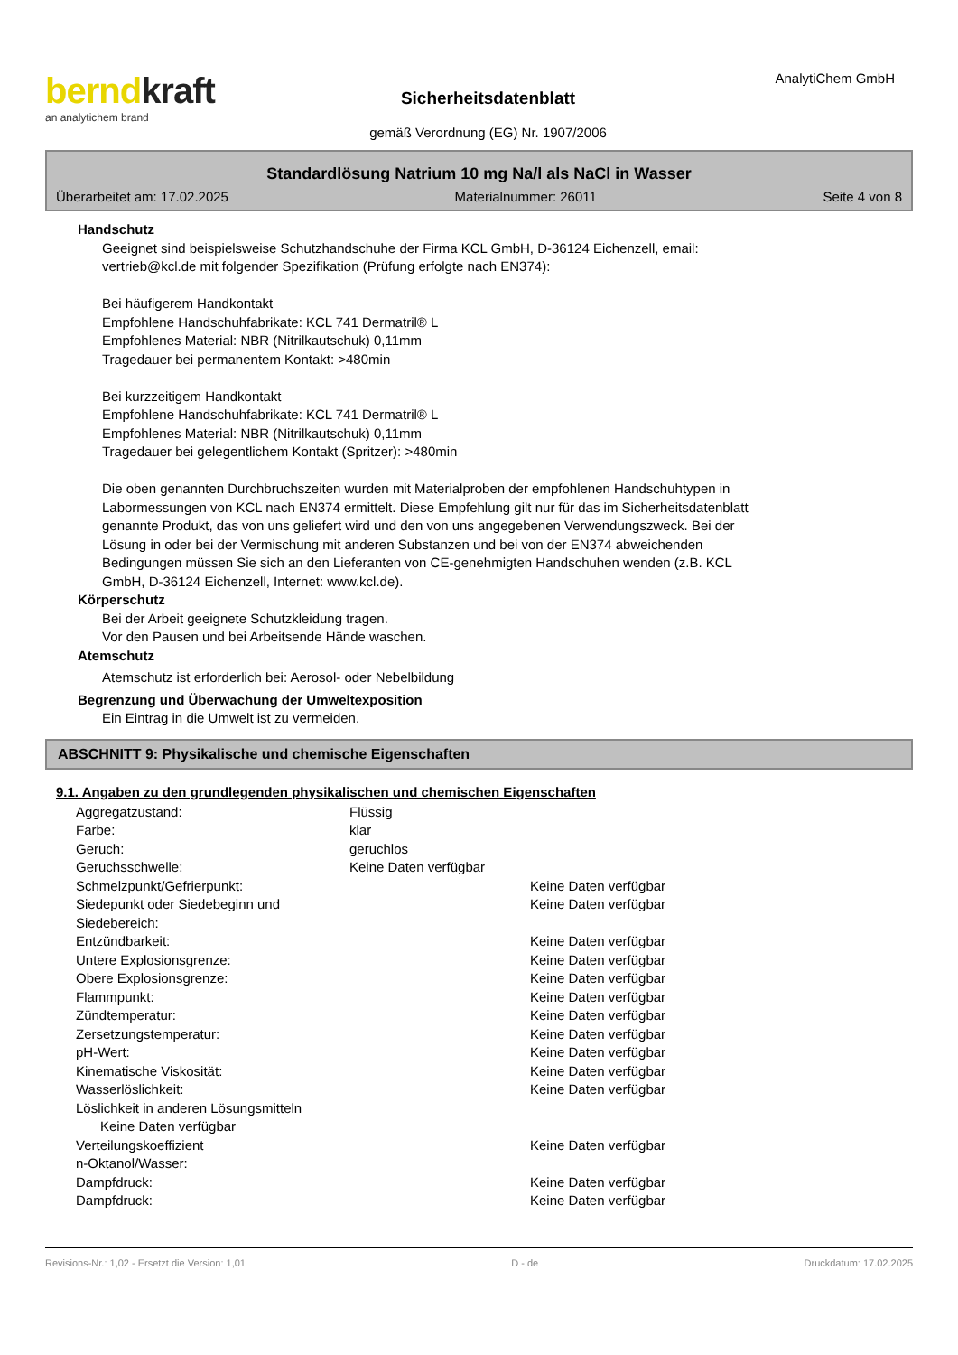berndkraft
an analytichem brand
Sicherheitsdatenblatt
gemäß Verordnung (EG) Nr. 1907/2006
AnalytiChem GmbH
Standardlösung Natrium 10 mg Na/l als NaCl in Wasser
Überarbeitet am: 17.02.2025 Materialnummer: 26011 Seite 4 von 8
Handschutz
Geeignet sind beispielsweise Schutzhandschuhe der Firma KCL GmbH, D-36124 Eichenzell, email:
vertrieb@kcl.de mit folgender Spezifikation (Prüfung erfolgte nach EN374):
Bei häufigerem Handkontakt
Empfohlene Handschuhfabrikate: KCL 741 Dermatril® L
Empfohlenes Material: NBR (Nitrilkautschuk) 0,11mm
Tragedauer bei permanentem Kontakt: >480min
Bei kurzzeitigem Handkontakt
Empfohlene Handschuhfabrikate: KCL 741 Dermatril® L
Empfohlenes Material: NBR (Nitrilkautschuk) 0,11mm
Tragedauer bei gelegentlichem Kontakt (Spritzer): >480min
Die oben genannten Durchbruchszeiten wurden mit Materialproben der empfohlenen Handschuhtypen in
Labormessungen von KCL nach EN374 ermittelt. Diese Empfehlung gilt nur für das im Sicherheitsdatenblatt
genannte Produkt, das von uns geliefert wird und den von uns angegebenen Verwendungszweck. Bei der
Lösung in oder bei der Vermischung mit anderen Substanzen und bei von der EN374 abweichenden
Bedingungen müssen Sie sich an den Lieferanten von CE-genehmigten Handschuhen wenden (z.B. KCL
GmbH, D-36124 Eichenzell, Internet: www.kcl.de).
Körperschutz
Bei der Arbeit geeignete Schutzkleidung tragen.
Vor den Pausen und bei Arbeitsende Hände waschen.
Atemschutz
Atemschutz ist erforderlich bei: Aerosol- oder Nebelbildung
Begrenzung und Überwachung der Umweltexposition
Ein Eintrag in die Umwelt ist zu vermeiden.
ABSCHNITT 9: Physikalische und chemische Eigenschaften
9.1. Angaben zu den grundlegenden physikalischen und chemischen Eigenschaften
| Aggregatzustand: | Flüssig | |
| Farbe: | klar | |
| Geruch: | geruchlos | |
| Geruchsschwelle: | Keine Daten verfügbar | |
| Schmelzpunkt/Gefrierpunkt: | | Keine Daten verfügbar |
| Siedepunkt oder Siedebeginn und Siedebereich: | | Keine Daten verfügbar |
| Entzündbarkeit: | | Keine Daten verfügbar |
| Untere Explosionsgrenze: | | Keine Daten verfügbar |
| Obere Explosionsgrenze: | | Keine Daten verfügbar |
| Flammpunkt: | | Keine Daten verfügbar |
| Zündtemperatur: | | Keine Daten verfügbar |
| Zersetzungstemperatur: | | Keine Daten verfügbar |
| pH-Wert: | | Keine Daten verfügbar |
| Kinematische Viskosität: | | Keine Daten verfügbar |
| Wasserlöslichkeit: | | Keine Daten verfügbar |
| Löslichkeit in anderen Lösungsmitteln | | |
| Keine Daten verfügbar | | |
| Verteilungskoeffizient n-Oktanol/Wasser: | | Keine Daten verfügbar |
| Dampfdruck: | | Keine Daten verfügbar |
| Dampfdruck: | | Keine Daten verfügbar |
Revisions-Nr.: 1,02 - Ersetzt die Version: 1,01 D - de Druckdatum: 17.02.2025